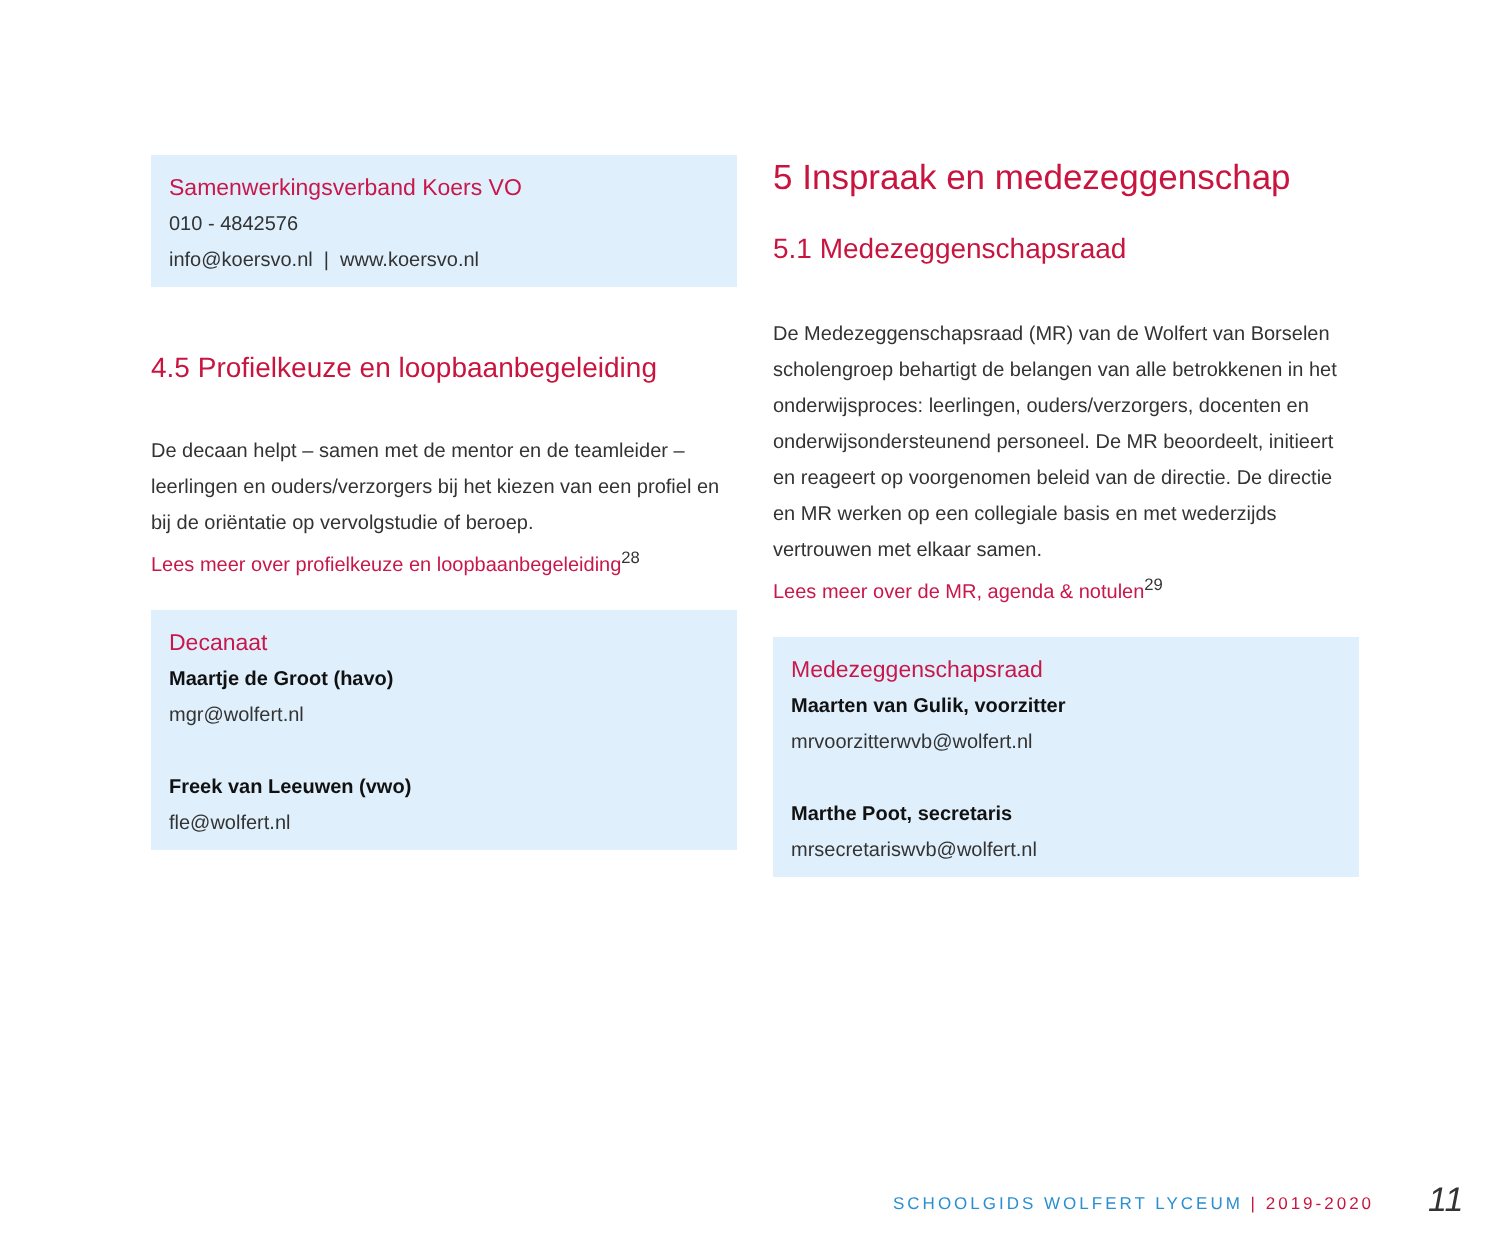Samenwerkingsverband Koers VO
010 - 4842576
info@koersvo.nl | www.koersvo.nl
4.5 Profielkeuze en loopbaanbegeleiding
De decaan helpt – samen met de mentor en de teamleider – leerlingen en ouders/verzorgers bij het kiezen van een profiel en bij de oriëntatie op vervolgstudie of beroep.
Lees meer over profielkeuze en loopbaanbegeleiding<sup>28</sup>
Decanaat
Maartje de Groot (havo)
mgr@wolfert.nl
Freek van Leeuwen (vwo)
fle@wolfert.nl
5 Inspraak en medezeggenschap
5.1 Medezeggenschapsraad
De Medezeggenschapsraad (MR) van de Wolfert van Borselen scholengroep behartigt de belangen van alle betrokkenen in het onderwijsproces: leerlingen, ouders/verzorgers, docenten en onderwijsondersteunend personeel. De MR beoordeelt, initieert en reageert op voorgenomen beleid van de directie. De directie en MR werken op een collegiale basis en met wederzijds vertrouwen met elkaar samen.
Lees meer over de MR, agenda & notulen<sup>29</sup>
Medezeggenschapsraad
Maarten van Gulik, voorzitter
mrvoorzitterwvb@wolfert.nl
Marthe Poot, secretaris
mrsecretariswvb@wolfert.nl
SCHOOLGIDS WOLFERT LYCEUM | 2019-2020
11